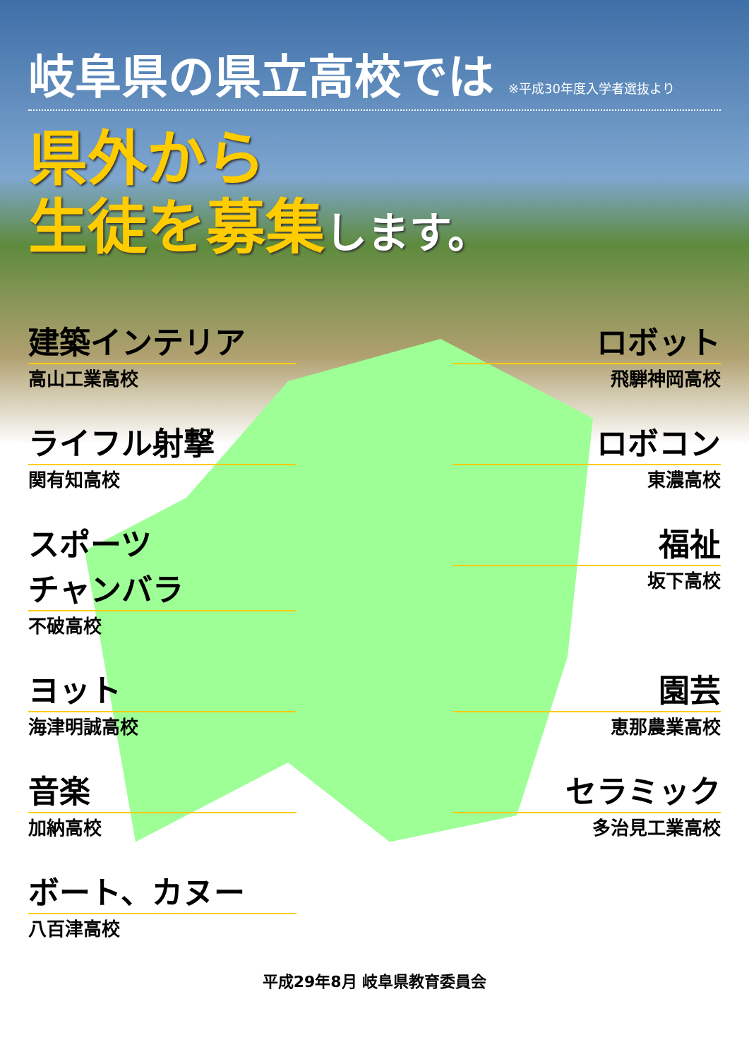岐阜県の県立高校では ※平成30年度入学者選抜より
県外から
生徒を募集します。
建築インテリア
高山工業高校
ロボット
飛騨神岡高校
ライフル射撃
関有知高校
ロボコン
東濃高校
スポーツ
チャンバラ
不破高校
福祉
坂下高校
ヨット
海津明誠高校
園芸
恵那農業高校
音楽
加納高校
セラミック
多治見工業高校
ボート、カヌー
八百津高校
平成29年8月 岐阜県教育委員会